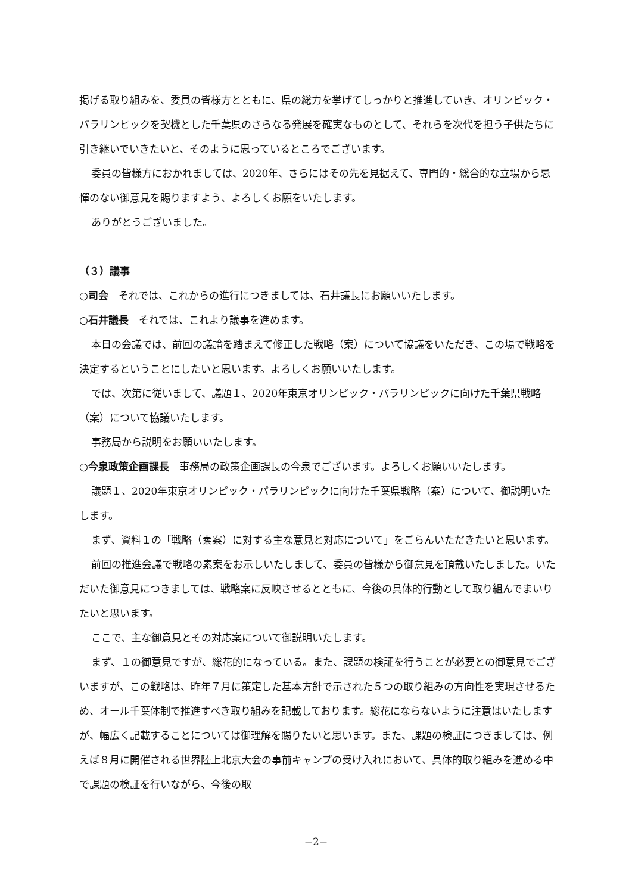掲げる取り組みを、委員の皆様方とともに、県の総力を挙げてしっかりと推進していき、オリンピック・パラリンピックを契機とした千葉県のさらなる発展を確実なものとして、それらを次代を担う子供たちに引き継いでいきたいと、そのように思っているところでございます。
委員の皆様方におかれましては、2020年、さらにはその先を見据えて、専門的・総合的な立場から忌憚のない御意見を賜りますよう、よろしくお願をいたします。
ありがとうございました。
（３）議事
○司会　それでは、これからの進行につきましては、石井議長にお願いいたします。
○石井議長　それでは、これより議事を進めます。
本日の会議では、前回の議論を踏まえて修正した戦略（案）について協議をいただき、この場で戦略を決定するということにしたいと思います。よろしくお願いいたします。
では、次第に従いまして、議題１、2020年東京オリンピック・パラリンピックに向けた千葉県戦略（案）について協議いたします。
事務局から説明をお願いいたします。
○今泉政策企画課長　事務局の政策企画課長の今泉でございます。よろしくお願いいたします。
議題１、2020年東京オリンピック・パラリンピックに向けた千葉県戦略（案）について、御説明いたします。
まず、資料１の「戦略（素案）に対する主な意見と対応について」をごらんいただきたいと思います。
前回の推進会議で戦略の素案をお示しいたしまして、委員の皆様から御意見を頂戴いたしました。いただいた御意見につきましては、戦略案に反映させるとともに、今後の具体的行動として取り組んでまいりたいと思います。
ここで、主な御意見とその対応案について御説明いたします。
まず、１の御意見ですが、総花的になっている。また、課題の検証を行うことが必要との御意見でございますが、この戦略は、昨年７月に策定した基本方針で示された５つの取り組みの方向性を実現させるため、オール千葉体制で推進すべき取り組みを記載しております。総花にならないように注意はいたしますが、幅広く記載することについては御理解を賜りたいと思います。また、課題の検証につきましては、例えば８月に開催される世界陸上北京大会の事前キャンプの受け入れにおいて、具体的取り組みを進める中で課題の検証を行いながら、今後の取
−2−